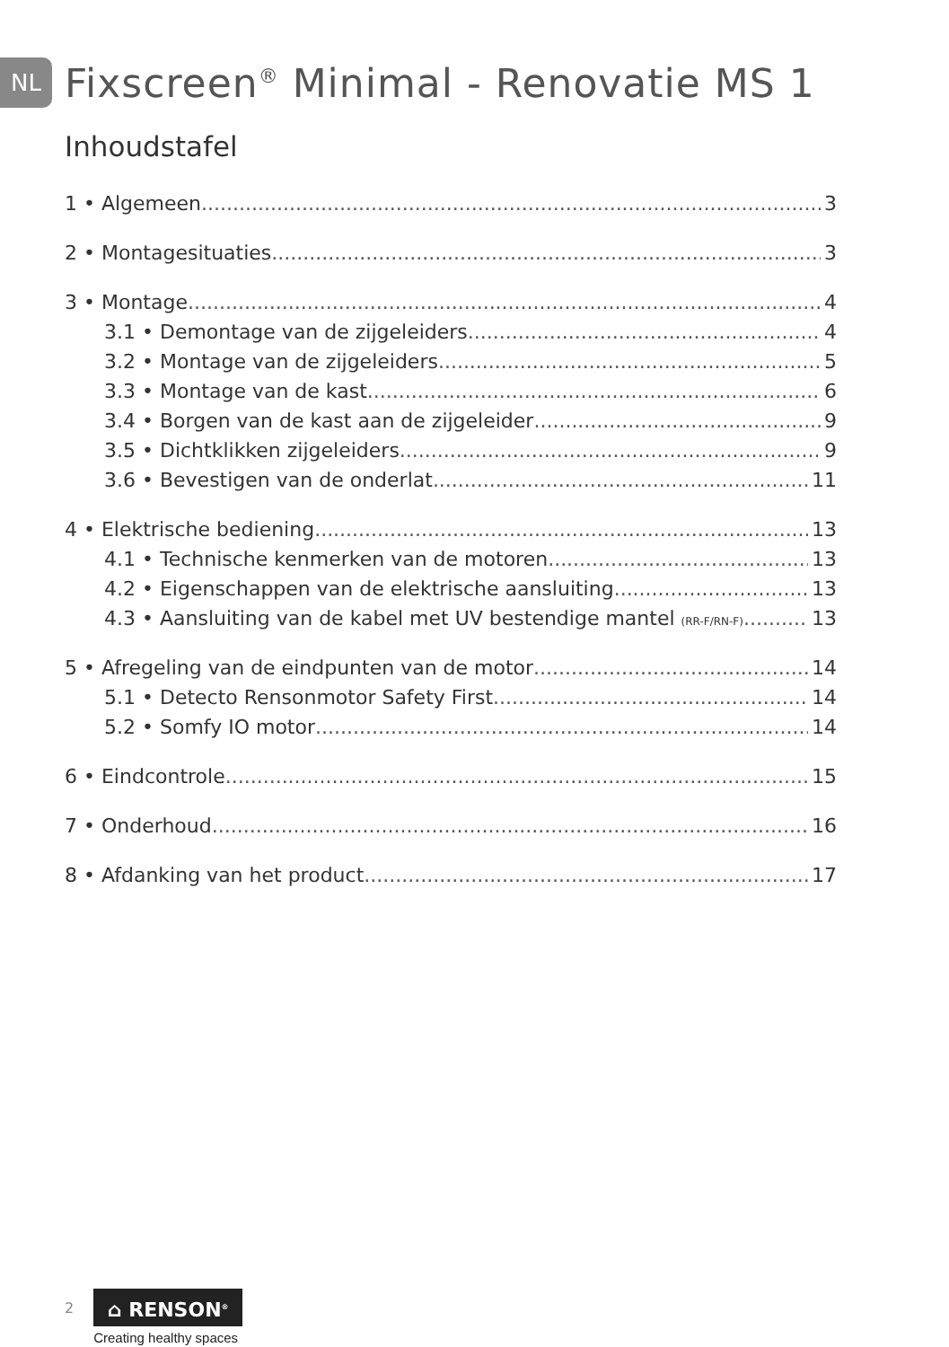NL
Fixscreen<sup>®</sup> Minimal - Renovatie MS 1
Inhoudstafel
1 • Algemeen 3
2 • Montagesituaties 3
3 • Montage 4
3.1 • Demontage van de zijgeleiders 4
3.2 • Montage van de zijgeleiders 5
3.3 • Montage van de kast 6
3.4 • Borgen van de kast aan de zijgeleider 9
3.5 • Dichtklikken zijgeleiders 9
3.6 • Bevestigen van de onderlat 11
4 • Elektrische bediening 13
4.1 • Technische kenmerken van de motoren 13
4.2 • Eigenschappen van de elektrische aansluiting 13
4.3 • Aansluiting van de kabel met UV bestendige mantel (RR-F/RN-F) 13
5 • Afregeling van de eindpunten van de motor 14
5.1 • Detecto Rensonmotor Safety First 14
5.2 • Somfy IO motor 14
6 • Eindcontrole 15
7 • Onderhoud 16
8 • Afdanking van het product 17
2
⌂ RENSON<sup>®</sup>
Creating healthy spaces